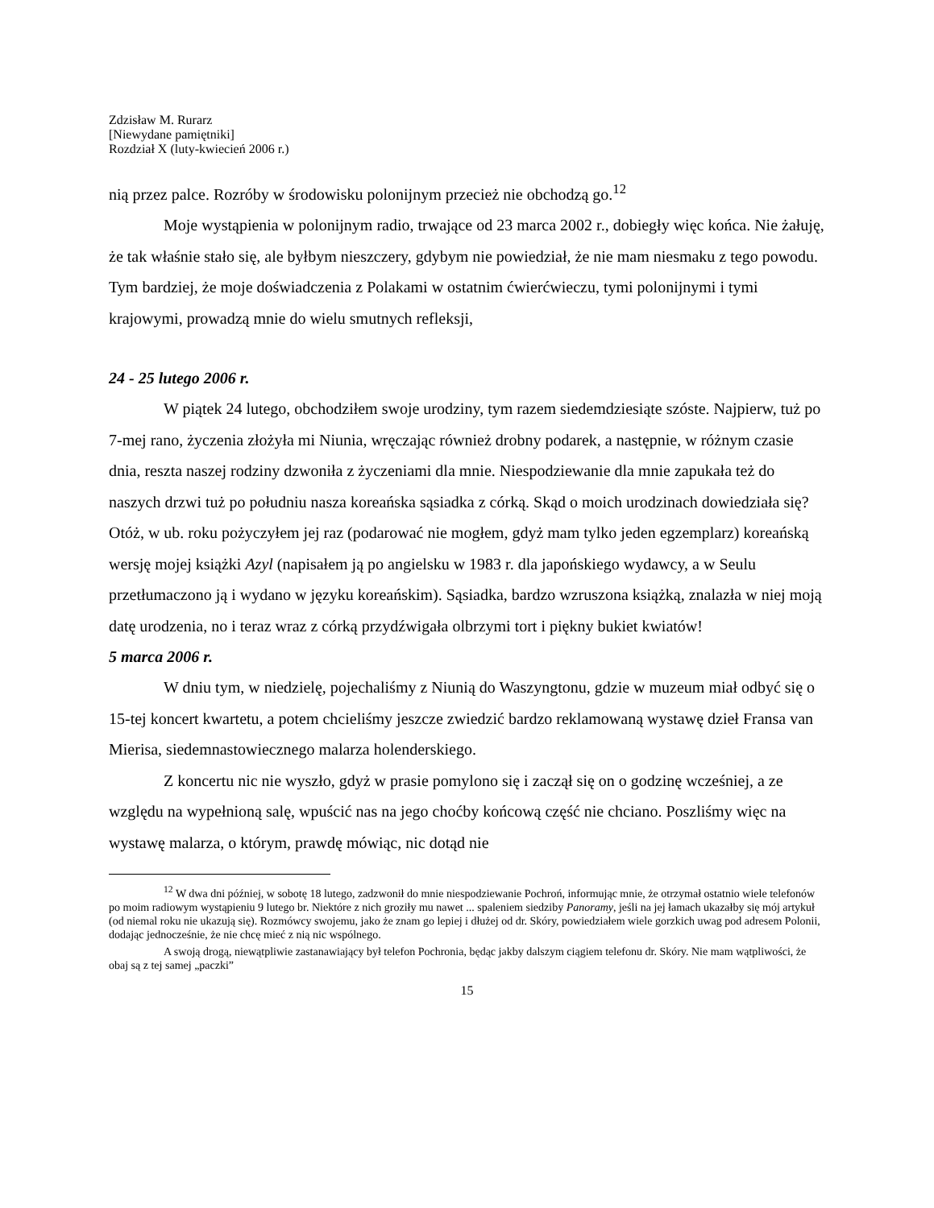Zdzisław M. Rurarz
[Niewydane pamiętniki]
Rozdział X (luty-kwiecień 2006 r.)
nią przez palce. Rozróby w środowisku polonijnym przecież nie obchodzą go.<sup>12</sup>
Moje wystąpienia w polonijnym radio, trwające od 23 marca 2002 r., dobiegły więc końca. Nie żałuję, że tak właśnie stało się, ale byłbym nieszczery, gdybym nie powiedział, że nie mam niesmaku z tego powodu. Tym bardziej, że moje doświadczenia z Polakami w ostatnim ćwierćwieczu, tymi polonijnymi i tymi krajowymi, prowadzą mnie do wielu smutnych refleksji,
24 - 25 lutego 2006 r.
W piątek 24 lutego, obchodziłem swoje urodziny, tym razem siedemdziesiąte szóste. Najpierw, tuż po 7-mej rano, życzenia złożyła mi Niunia, wręczając również drobny podarek, a następnie, w różnym czasie dnia, reszta naszej rodziny dzwoniła z życzeniami dla mnie. Niespodziewanie dla mnie zapukała też do naszych drzwi tuż po południu nasza koreańska sąsiadka z córką. Skąd o moich urodzinach dowiedziała się? Otóż, w ub. roku pożyczyłem jej raz (podarować nie mogłem, gdyż mam tylko jeden egzemplarz) koreańską wersję mojej książki Azyl (napisałem ją po angielsku w 1983 r. dla japońskiego wydawcy, a w Seulu przetłumaczono ją i wydano w języku koreańskim). Sąsiadka, bardzo wzruszona książką, znalazła w niej moją datę urodzenia, no i teraz wraz z córką przydźwigała olbrzymi tort i piękny bukiet kwiatów!
5 marca 2006 r.
W dniu tym, w niedzielę, pojechaliśmy z Niunią do Waszyngtonu, gdzie w muzeum miał odbyć się o 15-tej koncert kwartetu, a potem chcieliśmy jeszcze zwiedzić bardzo reklamowaną wystawę dzieł Fransa van Mierisa, siedemnastowiecznego malarza holenderskiego.
Z koncertu nic nie wyszło, gdyż w prasie pomylono się i zaczął się on o godzinę wcześniej, a ze względu na wypełnioną salę, wpuścić nas na jego choćby końcową część nie chciano. Poszliśmy więc na wystawę malarza, o którym, prawdę mówiąc, nic dotąd nie
<sup>12</sup> W dwa dni później, w sobotę 18 lutego, zadzwonił do mnie niespodziewanie Pochroń, informując mnie, że otrzymał ostatnio wiele telefonów po moim radiowym wystąpieniu 9 lutego br. Niektóre z nich groziły mu nawet ... spaleniem siedziby Panoramy, jeśli na jej łamach ukazałby się mój artykuł (od niemal roku nie ukazują się). Rozmówcy swojemu, jako że znam go lepiej i dłużej od dr. Skóry, powiedziałem wiele gorzkich uwag pod adresem Polonii, dodając jednocześnie, że nie chcę mieć z nią nic wspólnego.
A swoją drogą, niewątpliwie zastanawiający był telefon Pochronia, będąc jakby dalszym ciągiem telefonu dr. Skóry. Nie mam wątpliwości, że obaj są z tej samej „paczki”
15